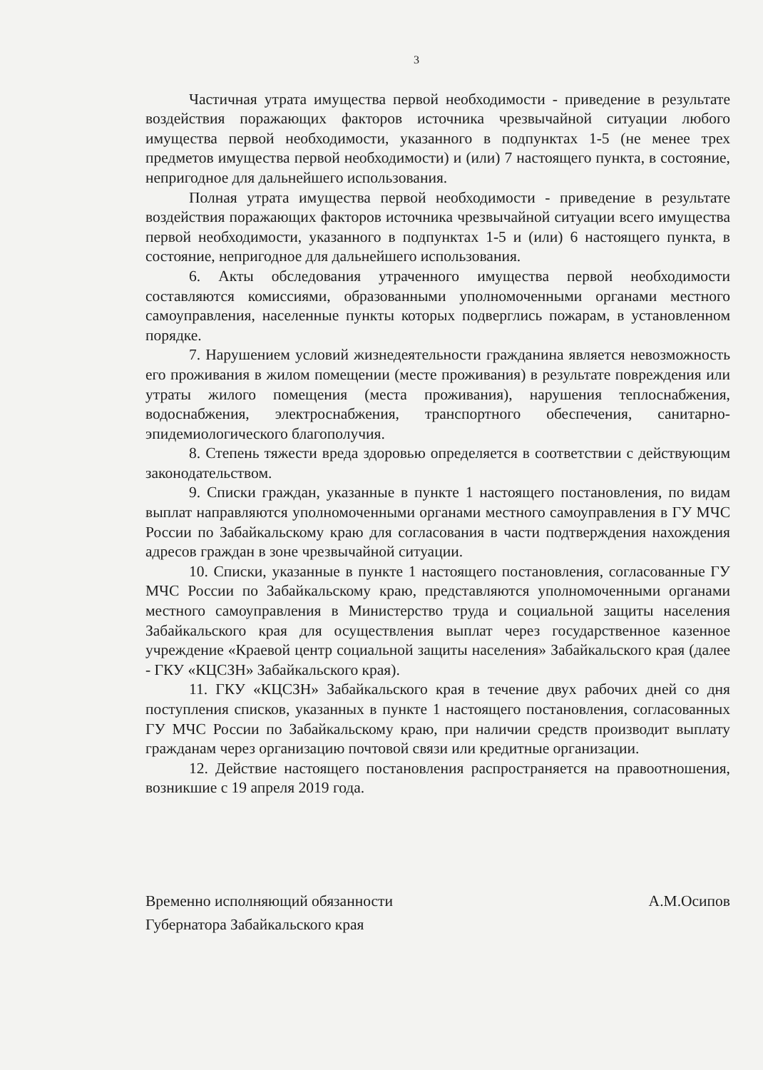3
Частичная утрата имущества первой необходимости - приведение в результате воздействия поражающих факторов источника чрезвычайной ситуации любого имущества первой необходимости, указанного в подпунктах 1-5 (не менее трех предметов имущества первой необходимости) и (или) 7 настоящего пункта, в состояние, непригодное для дальнейшего использования.
Полная утрата имущества первой необходимости - приведение в результате воздействия поражающих факторов источника чрезвычайной ситуации всего имущества первой необходимости, указанного в подпунктах 1-5 и (или) 6 настоящего пункта, в состояние, непригодное для дальнейшего использования.
6. Акты обследования утраченного имущества первой необходимости составляются комиссиями, образованными уполномоченными органами местного самоуправления, населенные пункты которых подверглись пожарам, в установленном порядке.
7. Нарушением условий жизнедеятельности гражданина является невозможность его проживания в жилом помещении (месте проживания) в результате повреждения или утраты жилого помещения (места проживания), нарушения теплоснабжения, водоснабжения, электроснабжения, транспортного обеспечения, санитарно-эпидемиологического благополучия.
8. Степень тяжести вреда здоровью определяется в соответствии с действующим законодательством.
9. Списки граждан, указанные в пункте 1 настоящего постановления, по видам выплат направляются уполномоченными органами местного самоуправления в ГУ МЧС России по Забайкальскому краю для согласования в части подтверждения нахождения адресов граждан в зоне чрезвычайной ситуации.
10. Списки, указанные в пункте 1 настоящего постановления, согласованные ГУ МЧС России по Забайкальскому краю, представляются уполномоченными органами местного самоуправления в Министерство труда и социальной защиты населения Забайкальского края для осуществления выплат через государственное казенное учреждение «Краевой центр социальной защиты населения» Забайкальского края (далее - ГКУ «КЦСЗН» Забайкальского края).
11. ГКУ «КЦСЗН» Забайкальского края в течение двух рабочих дней со дня поступления списков, указанных в пункте 1 настоящего постановления, согласованных ГУ МЧС России по Забайкальскому краю, при наличии средств производит выплату гражданам через организацию почтовой связи или кредитные организации.
12. Действие настоящего постановления распространяется на правоотношения, возникшие с 19 апреля 2019 года.
Временно исполняющий обязанности
Губернатора Забайкальского края
А.М.Осипов